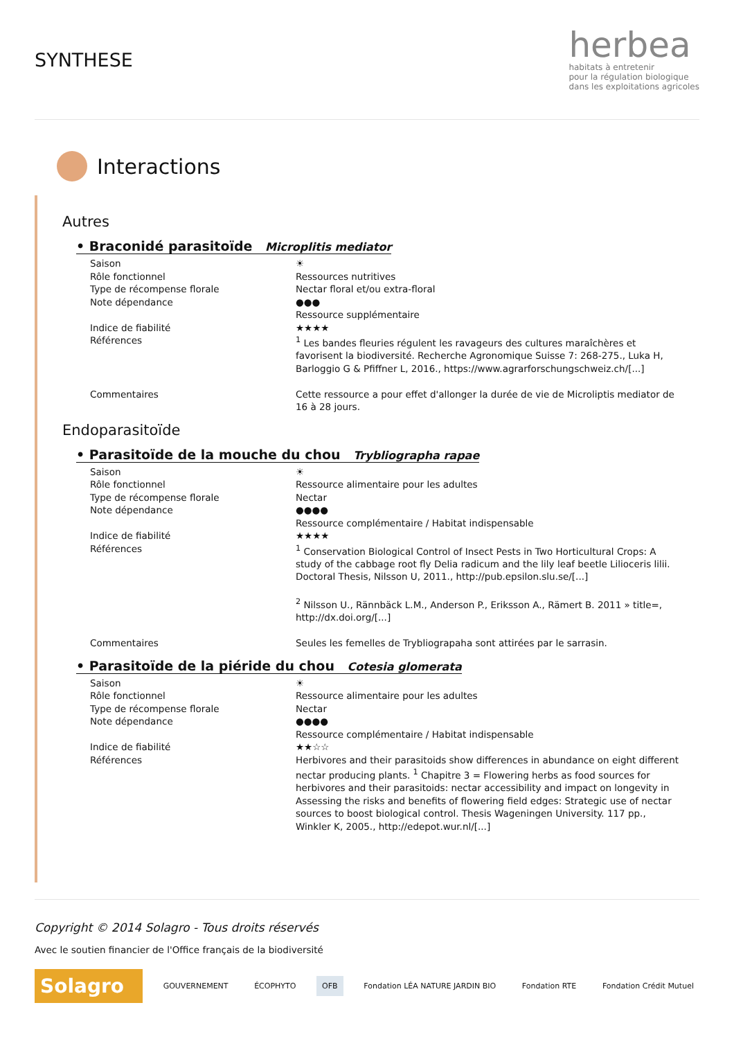SYNTHESE
herbea
habitats à entretenir
pour la régulation biologique
dans les exploitations agricoles
Interactions
Autres
• Braconidé parasitoïde Microplitis mediator
| Saison | ☀ |
| Rôle fonctionnel | Ressources nutritives |
| Type de récompense florale | Nectar floral et/ou extra-floral |
| Note dépendance | ●●● Ressource supplémentaire |
| Indice de fiabilité | ★★★★ |
| Références | <sup>1</sup> Les bandes fleuries régulent les ravageurs des cultures maraîchères et favorisent la biodiversité. Recherche Agronomique Suisse 7: 268-275., Luka H, Barloggio G & Pfiffner L, 2016., https://www.agrarforschungschweiz.ch/[...] |
| Commentaires | Cette ressource a pour effet d'allonger la durée de vie de Microliptis mediator de 16 à 28 jours. |
Endoparasitoïde
• Parasitoïde de la mouche du chou Trybliographa rapae
| Saison | ☀ |
| Rôle fonctionnel | Ressource alimentaire pour les adultes |
| Type de récompense florale | Nectar |
| Note dépendance | ●●●● Ressource complémentaire / Habitat indispensable |
| Indice de fiabilité | ★★★★ |
| Références | <sup>1</sup> Conservation Biological Control of Insect Pests in Two Horticultural Crops: A study of the cabbage root fly Delia radicum and the lily leaf beetle Lilioceris lilii. Doctoral Thesis, Nilsson U, 2011., http://pub.epsilon.slu.se/[...] <sup>2</sup> Nilsson U., Rännbäck L.M., Anderson P., Eriksson A., Rämert B. 2011 » title=, http://dx.doi.org/[...] |
| Commentaires | Seules les femelles de Trybliograpaha sont attirées par le sarrasin. |
• Parasitoïde de la piéride du chou Cotesia glomerata
| Saison | ☀ |
| Rôle fonctionnel | Ressource alimentaire pour les adultes |
| Type de récompense florale | Nectar |
| Note dépendance | ●●●● Ressource complémentaire / Habitat indispensable |
| Indice de fiabilité | ★★☆☆ |
| Références | Herbivores and their parasitoids show differences in abundance on eight different nectar producing plants. <sup>1</sup> Chapitre 3 = Flowering herbs as food sources for herbivores and their parasitoids: nectar accessibility and impact on longevity in Assessing the risks and benefits of flowering field edges: Strategic use of nectar sources to boost biological control. Thesis Wageningen University. 117 pp., Winkler K, 2005., http://edepot.wur.nl/[...] |
Copyright © 2014 Solagro - Tous droits réservés
Avec le soutien financier de l'Office français de la biodiversité
Solagro
GOUVERNEMENT ÉCOPHYTO OFB
Fondation LÉA NATURE JARDIN BIO
Fondation RTE Fondation Crédit Mutuel